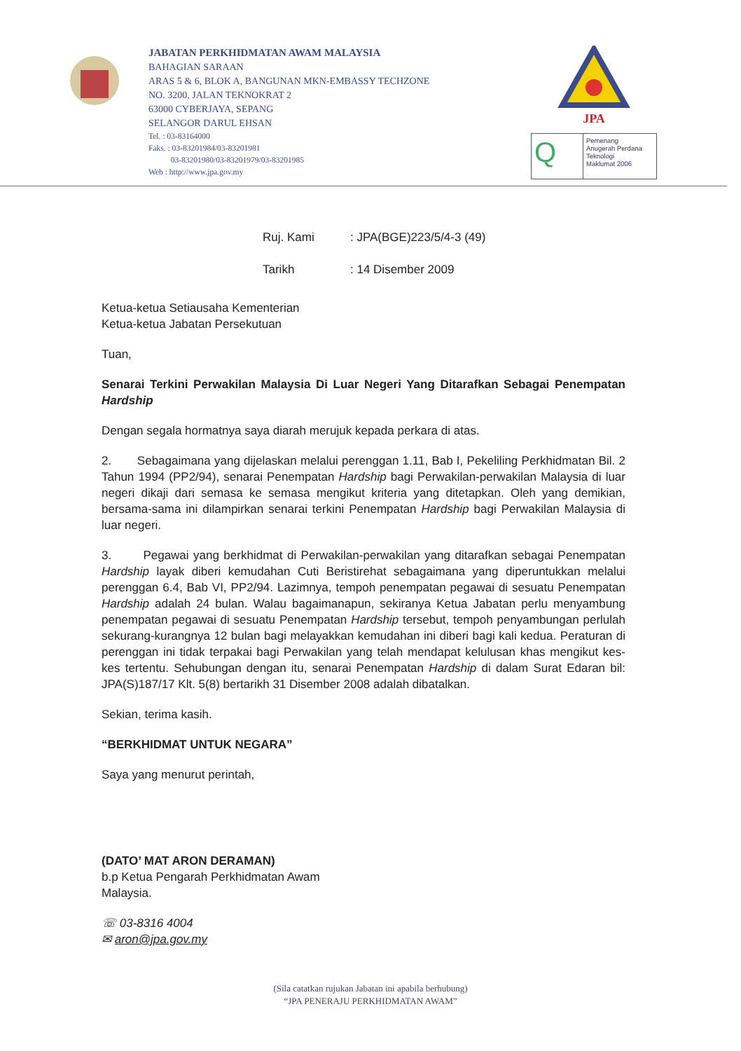JABATAN PERKHIDMATAN AWAM MALAYSIA
BAHAGIAN SARAAN
ARAS 5 & 6, BLOK A, BANGUNAN MKN-EMBASSY TECHZONE
NO. 3200, JALAN TEKNOKRAT 2
63000 CYBERJAYA, SEPANG
SELANGOR DARUL EHSAN
Tel. : 03-83164000
Faks. : 03-83201984/03-83201981
03-83201980/03-83201979/03-83201985
Web : http://www.jpa.gov.my
JPA
Q
Pemenang
Anugerah Perdana
Teknologi
Maklumat 2006
Ruj. Kami: JPA(BGE)223/5/4-3 (49)
Tarikh: 14 Disember 2009
Ketua-ketua Setiausaha Kementerian
Ketua-ketua Jabatan Persekutuan
Tuan,
Senarai Terkini Perwakilan Malaysia Di Luar Negeri Yang Ditarafkan Sebagai Penempatan Hardship
Dengan segala hormatnya saya diarah merujuk kepada perkara di atas.
2. Sebagaimana yang dijelaskan melalui perenggan 1.11, Bab I, Pekeliling Perkhidmatan Bil. 2 Tahun 1994 (PP2/94), senarai Penempatan Hardship bagi Perwakilan-perwakilan Malaysia di luar negeri dikaji dari semasa ke semasa mengikut kriteria yang ditetapkan. Oleh yang demikian, bersama-sama ini dilampirkan senarai terkini Penempatan Hardship bagi Perwakilan Malaysia di luar negeri.
3. Pegawai yang berkhidmat di Perwakilan-perwakilan yang ditarafkan sebagai Penempatan Hardship layak diberi kemudahan Cuti Beristirehat sebagaimana yang diperuntukkan melalui perenggan 6.4, Bab VI, PP2/94. Lazimnya, tempoh penempatan pegawai di sesuatu Penempatan Hardship adalah 24 bulan. Walau bagaimanapun, sekiranya Ketua Jabatan perlu menyambung penempatan pegawai di sesuatu Penempatan Hardship tersebut, tempoh penyambungan perlulah sekurang-kurangnya 12 bulan bagi melayakkan kemudahan ini diberi bagi kali kedua. Peraturan di perenggan ini tidak terpakai bagi Perwakilan yang telah mendapat kelulusan khas mengikut kes-kes tertentu. Sehubungan dengan itu, senarai Penempatan Hardship di dalam Surat Edaran bil: JPA(S)187/17 Klt. 5(8) bertarikh 31 Disember 2008 adalah dibatalkan.
Sekian, terima kasih.
“BERKHIDMAT UNTUK NEGARA”
Saya yang menurut perintah,
(DATO’ MAT ARON DERAMAN)
b.p Ketua Pengarah Perkhidmatan Awam
Malaysia.
☏ 03-8316 4004
✉ aron@jpa.gov.my
(Sila catatkan rujukan Jabatan ini apabila berhubung)
“JPA PENERAJU PERKHIDMATAN AWAM”